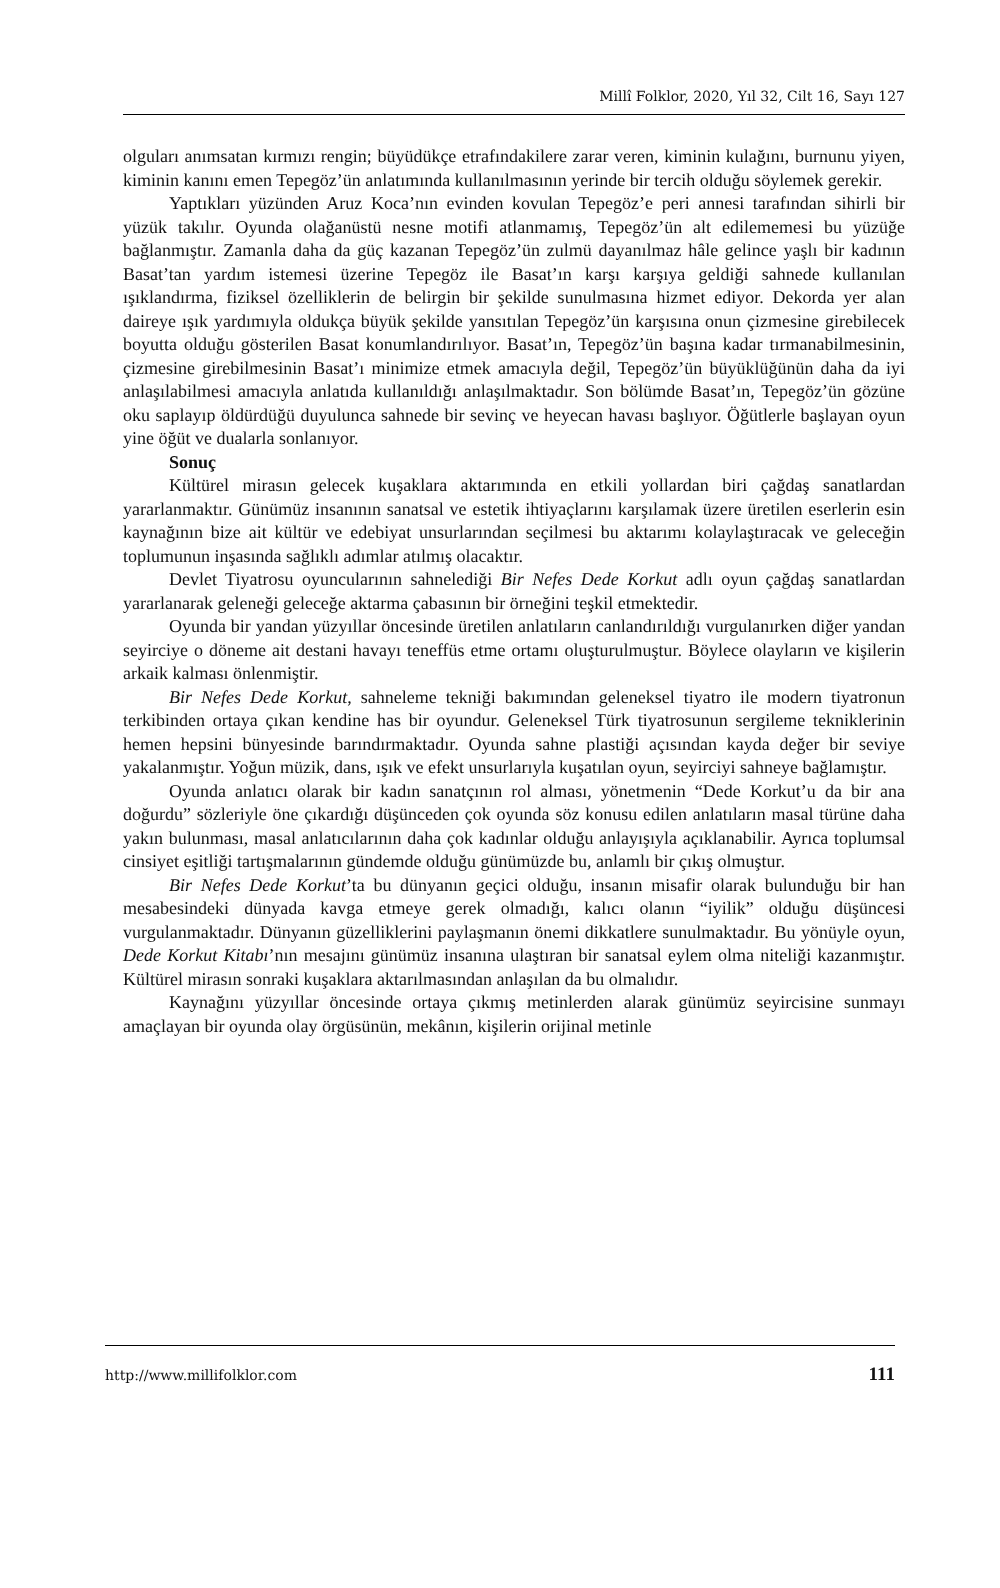Millî Folklor, 2020, Yıl 32, Cilt 16, Sayı 127
olguları anımsatan kırmızı rengin; büyüdükçe etrafındakilere zarar veren, kiminin kulağını, burnunu yiyen, kiminin kanını emen Tepegöz’ün anlatımında kullanılmasının yerinde bir tercih olduğu söylemek gerekir.
Yaptıkları yüzünden Aruz Koca’nın evinden kovulan Tepegöz’e peri annesi tarafından sihirli bir yüzük takılır. Oyunda olağanüstü nesne motifi atlanmamış, Tepegöz’ün alt edilememesi bu yüzüğe bağlanmıştır. Zamanla daha da güç kazanan Tepegöz’ün zulmü dayanılmaz hâle gelince yaşlı bir kadının Basat’tan yardım istemesi üzerine Tepegöz ile Basat’ın karşı karşıya geldiği sahnede kullanılan ışıklandırma, fiziksel özelliklerin de belirgin bir şekilde sunulmasına hizmet ediyor. Dekorda yer alan daireye ışık yardımıyla oldukça büyük şekilde yansıtılan Tepegöz’ün karşısına onun çizmesine girebilecek boyutta olduğu gösterilen Basat konumlandırılıyor. Basat’ın, Tepegöz’ün başına kadar tırmanabilmesinin, çizmesine girebilmesinin Basat’ı minimize etmek amacıyla değil, Tepegöz’ün büyüklüğünün daha da iyi anlaşılabilmesi amacıyla anlatıda kullanıldığı anlaşılmaktadır. Son bölümde Basat’ın, Tepegöz’ün gözüne oku saplayıp öldürdüğü duyulunca sahnede bir sevinç ve heyecan havası başlıyor. Öğütlerle başlayan oyun yine öğüt ve dualarla sonlanıyor.
Sonuç
Kültürel mirasın gelecek kuşaklara aktarımında en etkili yollardan biri çağdaş sanatlardan yararlanmaktır. Günümüz insanının sanatsal ve estetik ihtiyaçlarını karşılamak üzere üretilen eserlerin esin kaynağının bize ait kültür ve edebiyat unsurlarından seçilmesi bu aktarımı kolaylaştıracak ve geleceğin toplumunun inşasında sağlıklı adımlar atılmış olacaktır.
Devlet Tiyatrosu oyuncularının sahnelediği Bir Nefes Dede Korkut adlı oyun çağdaş sanatlardan yararlanarak geleneği geleceğe aktarma çabasının bir örneğini teşkil etmektedir.
Oyunda bir yandan yüzyıllar öncesinde üretilen anlatıların canlandırıldığı vurgulanırken diğer yandan seyirciye o döneme ait destani havayı teneffüs etme ortamı oluşturulmuştur. Böylece olayların ve kişilerin arkaik kalması önlenmiştir.
Bir Nefes Dede Korkut, sahneleme tekniği bakımından geleneksel tiyatro ile modern tiyatronun terkibinden ortaya çıkan kendine has bir oyundur. Geleneksel Türk tiyatrosunun sergileme tekniklerinin hemen hepsini bünyesinde barındırmaktadır. Oyunda sahne plastiği açısından kayda değer bir seviye yakalanmıştır. Yoğun müzik, dans, ışık ve efekt unsurlarıyla kuşatılan oyun, seyirciyi sahneye bağlamıştır.
Oyunda anlatıcı olarak bir kadın sanatçının rol alması, yönetmenin “Dede Korkut’u da bir ana doğurdu” sözleriyle öne çıkardığı düşünceden çok oyunda söz konusu edilen anlatıların masal türüne daha yakın bulunması, masal anlatıcılarının daha çok kadınlar olduğu anlayışıyla açıklanabilir. Ayrıca toplumsal cinsiyet eşitliği tartışmalarının gündemde olduğu günümüzde bu, anlamlı bir çıkış olmuştur.
Bir Nefes Dede Korkut’ta bu dünyanın geçici olduğu, insanın misafir olarak bulunduğu bir han mesabesindeki dünyada kavga etmeye gerek olmadığı, kalıcı olanın “iyilik” olduğu düşüncesi vurgulanmaktadır. Dünyanın güzelliklerini paylaşmanın önemi dikkatlere sunulmaktadır. Bu yönüyle oyun, Dede Korkut Kitabı’nın mesajını günümüz insanına ulaştıran bir sanatsal eylem olma niteliği kazanmıştır. Kültürel mirasın sonraki kuşaklara aktarılmasından anlaşılan da bu olmalıdır.
Kaynağını yüzyıllar öncesinde ortaya çıkmış metinlerden alarak günümüz seyircisine sunmayı amaçlayan bir oyunda olay örgüsünün, mekânın, kişilerin orijinal metinle
http://www.millifolklor.com 111